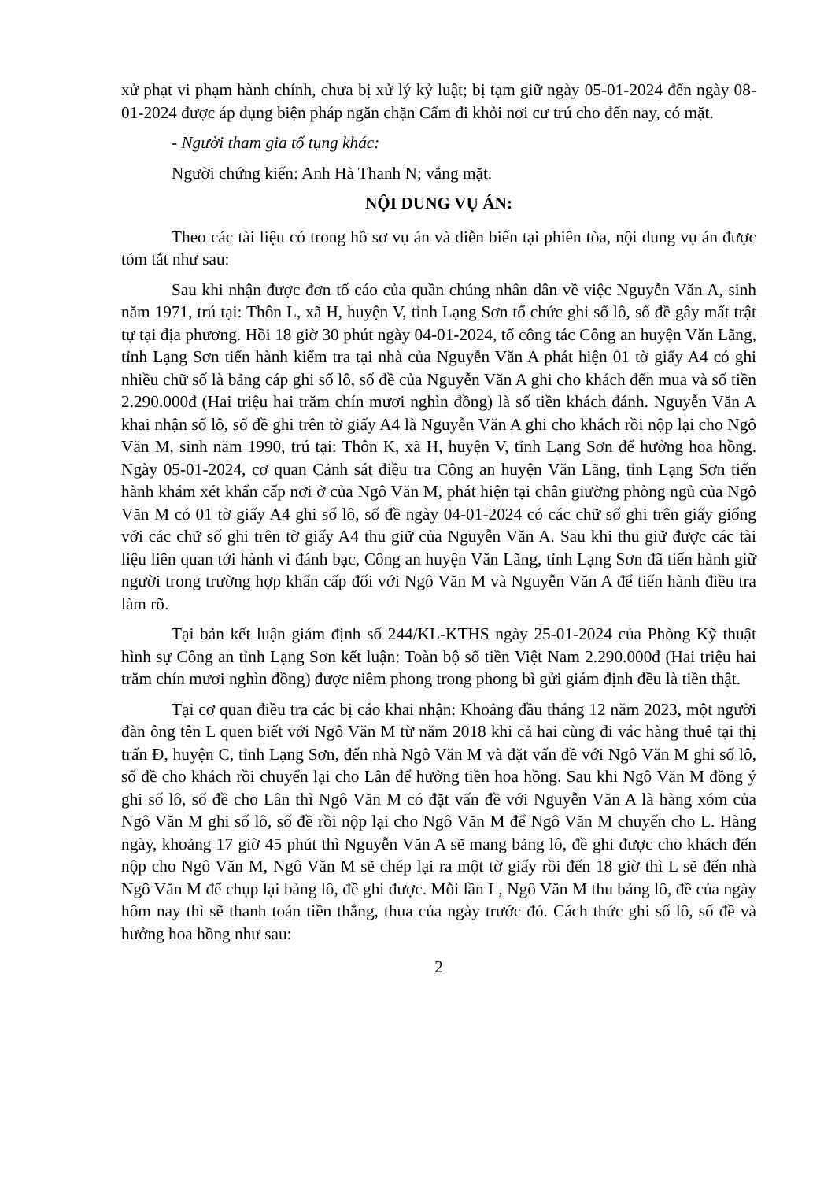xử phạt vi phạm hành chính, chưa bị xử lý kỷ luật; bị tạm giữ ngày 05-01-2024 đến ngày 08-01-2024 được áp dụng biện pháp ngăn chặn Cấm đi khỏi nơi cư trú cho đến nay, có mặt.
- Người tham gia tố tụng khác:
Người chứng kiến: Anh Hà Thanh N; vắng mặt.
NỘI DUNG VỤ ÁN:
Theo các tài liệu có trong hồ sơ vụ án và diễn biến tại phiên tòa, nội dung vụ án được tóm tắt như sau:
Sau khi nhận được đơn tố cáo của quần chúng nhân dân về việc Nguyễn Văn A, sinh năm 1971, trú tại: Thôn L, xã H, huyện V, tỉnh Lạng Sơn tổ chức ghi số lô, số đề gây mất trật tự tại địa phương. Hồi 18 giờ 30 phút ngày 04-01-2024, tổ công tác Công an huyện Văn Lãng, tỉnh Lạng Sơn tiến hành kiểm tra tại nhà của Nguyễn Văn A phát hiện 01 tờ giấy A4 có ghi nhiều chữ số là bảng cáp ghi số lô, số đề của Nguyễn Văn A ghi cho khách đến mua và số tiền 2.290.000đ (Hai triệu hai trăm chín mươi nghìn đồng) là số tiền khách đánh. Nguyễn Văn A khai nhận số lô, số đề ghi trên tờ giấy A4 là Nguyễn Văn A ghi cho khách rồi nộp lại cho Ngô Văn M, sinh năm 1990, trú tại: Thôn K, xã H, huyện V, tỉnh Lạng Sơn để hưởng hoa hồng. Ngày 05-01-2024, cơ quan Cảnh sát điều tra Công an huyện Văn Lãng, tỉnh Lạng Sơn tiến hành khám xét khẩn cấp nơi ở của Ngô Văn M, phát hiện tại chân giường phòng ngủ của Ngô Văn M có 01 tờ giấy A4 ghi số lô, số đề ngày 04-01-2024 có các chữ số ghi trên giấy giống với các chữ số ghi trên tờ giấy A4 thu giữ của Nguyễn Văn A. Sau khi thu giữ được các tài liệu liên quan tới hành vi đánh bạc, Công an huyện Văn Lãng, tỉnh Lạng Sơn đã tiến hành giữ người trong trường hợp khẩn cấp đối với Ngô Văn M và Nguyễn Văn A để tiến hành điều tra làm rõ.
Tại bản kết luận giám định số 244/KL-KTHS ngày 25-01-2024 của Phòng Kỹ thuật hình sự Công an tỉnh Lạng Sơn kết luận: Toàn bộ số tiền Việt Nam 2.290.000đ (Hai triệu hai trăm chín mươi nghìn đồng) được niêm phong trong phong bì gửi giám định đều là tiền thật.
Tại cơ quan điều tra các bị cáo khai nhận: Khoảng đầu tháng 12 năm 2023, một người đàn ông tên L quen biết với Ngô Văn M từ năm 2018 khi cả hai cùng đi vác hàng thuê tại thị trấn Đ, huyện C, tỉnh Lạng Sơn, đến nhà Ngô Văn M và đặt vấn đề với Ngô Văn M ghi số lô, số đề cho khách rồi chuyển lại cho Lân để hưởng tiền hoa hồng. Sau khi Ngô Văn M đồng ý ghi số lô, số đề cho Lân thì Ngô Văn M có đặt vấn đề với Nguyễn Văn A là hàng xóm của Ngô Văn M ghi số lô, số đề rồi nộp lại cho Ngô Văn M để Ngô Văn M chuyển cho L. Hàng ngày, khoảng 17 giờ 45 phút thì Nguyễn Văn A sẽ mang bảng lô, đề ghi được cho khách đến nộp cho Ngô Văn M, Ngô Văn M sẽ chép lại ra một tờ giấy rồi đến 18 giờ thì L sẽ đến nhà Ngô Văn M để chụp lại bảng lô, đề ghi được. Mỗi lần L, Ngô Văn M thu bảng lô, đề của ngày hôm nay thì sẽ thanh toán tiền thắng, thua của ngày trước đó. Cách thức ghi số lô, số đề và hưởng hoa hồng như sau:
2